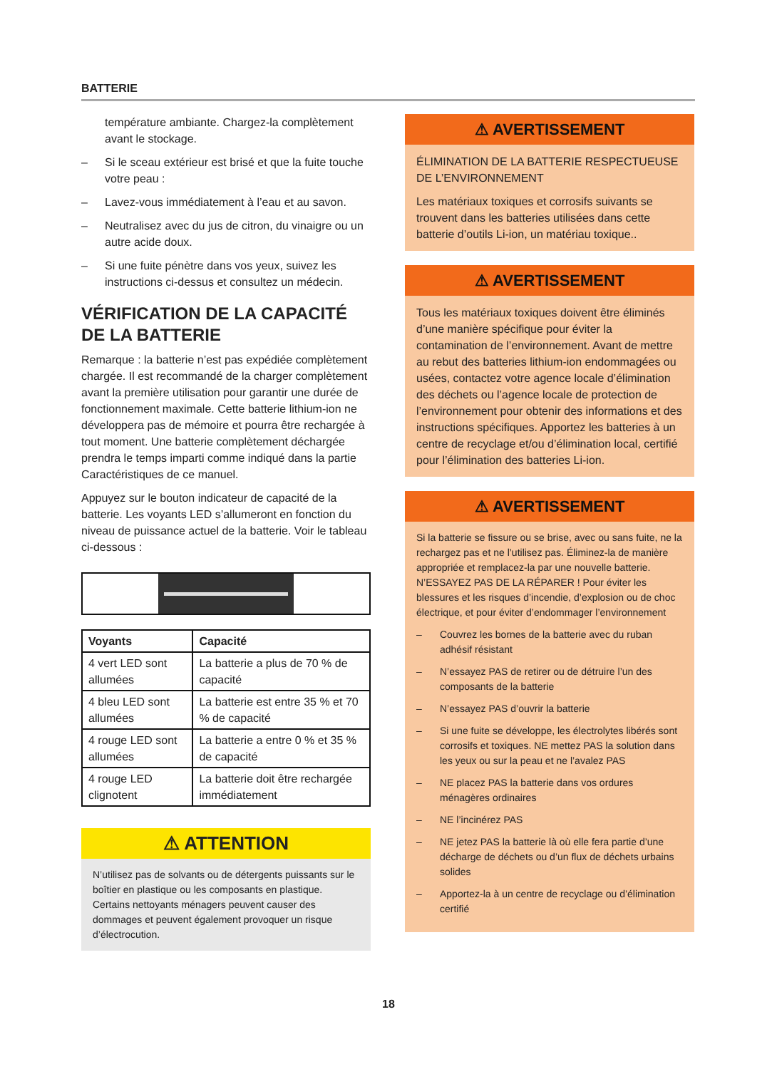BATTERIE
température ambiante. Chargez-la complètement avant le stockage.
– Si le sceau extérieur est brisé et que la fuite touche votre peau :
– Lavez-vous immédiatement à l’eau et au savon.
– Neutralisez avec du jus de citron, du vinaigre ou un autre acide doux.
– Si une fuite pénètre dans vos yeux, suivez les instructions ci-dessus et consultez un médecin.
VÉRIFICATION DE LA CAPACITÉ DE LA BATTERIE
Remarque : la batterie n’est pas expédiée complètement chargée. Il est recommandé de la charger complètement avant la première utilisation pour garantir une durée de fonctionnement maximale. Cette batterie lithium-ion ne développera pas de mémoire et pourra être rechargée à tout moment. Une batterie complètement déchargée prendra le temps imparti comme indiqué dans la partie Caractéristiques de ce manuel.
Appuyez sur le bouton indicateur de capacité de la batterie. Les voyants LED s’allumeront en fonction du niveau de puissance actuel de la batterie. Voir le tableau ci-dessous :
| Voyants | Capacité |
| --- | --- |
| 4 vert LED sont allumées | La batterie a plus de 70 % de capacité |
| 4 bleu LED sont allumées | La batterie est entre 35 % et 70 % de capacité |
| 4 rouge LED sont allumées | La batterie a entre 0 % et 35 % de capacité |
| 4 rouge LED clignotent | La batterie doit être rechargée immédiatement |
⚠ ATTENTION
N’utilisez pas de solvants ou de détergents puissants sur le boîtier en plastique ou les composants en plastique. Certains nettoyants ménagers peuvent causer des dommages et peuvent également provoquer un risque d’électrocution.
⚠ AVERTISSEMENT
ÉLIMINATION DE LA BATTERIE RESPECTUEUSE DE L’ENVIRONNEMENT
Les matériaux toxiques et corrosifs suivants se trouvent dans les batteries utilisées dans cette batterie d’outils Li-ion, un matériau toxique..
⚠ AVERTISSEMENT
Tous les matériaux toxiques doivent être éliminés d’une manière spécifique pour éviter la contamination de l’environnement. Avant de mettre au rebut des batteries lithium-ion endommagées ou usées, contactez votre agence locale d’élimination des déchets ou l’agence locale de protection de l’environnement pour obtenir des informations et des instructions spécifiques. Apportez les batteries à un centre de recyclage et/ou d’élimination local, certifié pour l’élimination des batteries Li-ion.
⚠ AVERTISSEMENT
Si la batterie se fissure ou se brise, avec ou sans fuite, ne la rechargez pas et ne l’utilisez pas. Éliminez-la de manière appropriée et remplacez-la par une nouvelle batterie. N’ESSAYEZ PAS DE LA RÉPARER ! Pour éviter les blessures et les risques d’incendie, d’explosion ou de choc électrique, et pour éviter d’endommager l’environnement
– Couvrez les bornes de la batterie avec du ruban adhésif résistant
– N’essayez PAS de retirer ou de détruire l’un des composants de la batterie
– N’essayez PAS d’ouvrir la batterie
– Si une fuite se développe, les électrolytes libérés sont corrosifs et toxiques. NE mettez PAS la solution dans les yeux ou sur la peau et ne l’avalez PAS
– NE placez PAS la batterie dans vos ordures ménagères ordinaires
– NE l’incinérez PAS
– NE jetez PAS la batterie là où elle fera partie d’une décharge de déchets ou d’un flux de déchets urbains solides
– Apportez-la à un centre de recyclage ou d’élimination certifié
18